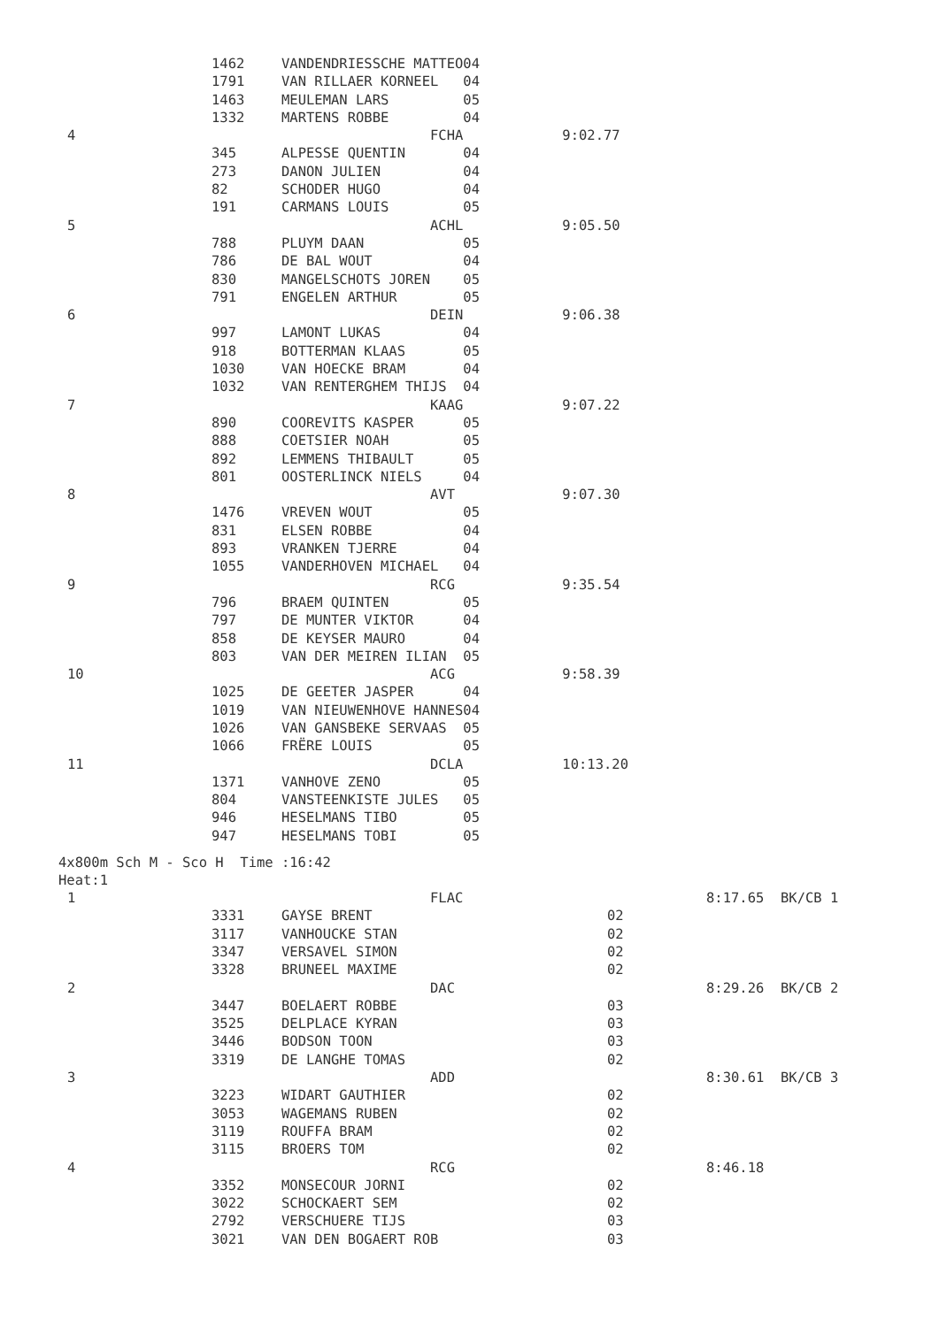| | 1462 | VANDENDRIESSCHE MATTEO | 04 | |
| | 1791 | VAN RILLAER KORNEEL | 04 | |
| | 1463 | MEULEMAN LARS | 05 | |
| | 1332 | MARTENS ROBBE | 04 | |
| 4 | | FCHA | | 9:02.77 |
| | 345 | ALPESSE QUENTIN | 04 | |
| | 273 | DANON JULIEN | 04 | |
| | 82 | SCHODER HUGO | 04 | |
| | 191 | CARMANS LOUIS | 05 | |
| 5 | | ACHL | | 9:05.50 |
| | 788 | PLUYM DAAN | 05 | |
| | 786 | DE BAL WOUT | 04 | |
| | 830 | MANGELSCHOTS JOREN | 05 | |
| | 791 | ENGELEN ARTHUR | 05 | |
| 6 | | DEIN | | 9:06.38 |
| | 997 | LAMONT LUKAS | 04 | |
| | 918 | BOTTERMAN KLAAS | 05 | |
| | 1030 | VAN HOECKE BRAM | 04 | |
| | 1032 | VAN RENTERGHEM THIJS | 04 | |
| 7 | | KAAG | | 9:07.22 |
| | 890 | COOREVITS KASPER | 05 | |
| | 888 | COETSIER NOAH | 05 | |
| | 892 | LEMMENS THIBAULT | 05 | |
| | 801 | OOSTERLINCK NIELS | 04 | |
| 8 | | AVT | | 9:07.30 |
| | 1476 | VREVEN WOUT | 05 | |
| | 831 | ELSEN ROBBE | 04 | |
| | 893 | VRANKEN TJERRE | 04 | |
| | 1055 | VANDERHOVEN MICHAEL | 04 | |
| 9 | | RCG | | 9:35.54 |
| | 796 | BRAEM QUINTEN | 05 | |
| | 797 | DE MUNTER VIKTOR | 04 | |
| | 858 | DE KEYSER MAURO | 04 | |
| | 803 | VAN DER MEIREN ILIAN | 05 | |
| 10 | | ACG | | 9:58.39 |
| | 1025 | DE GEETER JASPER | 04 | |
| | 1019 | VAN NIEUWENHOVE HANNES | 04 | |
| | 1026 | VAN GANSBEKE SERVAAS | 05 | |
| | 1066 | FRËRE LOUIS | 05 | |
| 11 | | DCLA | | 10:13.20 |
| | 1371 | VANHOVE ZENO | 05 | |
| | 804 | VANSTEENKISTE JULES | 05 | |
| | 946 | HESELMANS TIBO | 05 | |
| | 947 | HESELMANS TOBI | 05 | |
4x800m Sch M - Sco H Time :16:42
Heat:1
| 1 | | FLAC | | 8:17.65 BK/CB 1 |
| | 3331 | GAYSE BRENT | 02 | |
| | 3117 | VANHOUCKE STAN | 02 | |
| | 3347 | VERSAVEL SIMON | 02 | |
| | 3328 | BRUNEEL MAXIME | 02 | |
| 2 | | DAC | | 8:29.26 BK/CB 2 |
| | 3447 | BOELAERT ROBBE | 03 | |
| | 3525 | DELPLACE KYRAN | 03 | |
| | 3446 | BODSON TOON | 03 | |
| | 3319 | DE LANGHE TOMAS | 02 | |
| 3 | | ADD | | 8:30.61 BK/CB 3 |
| | 3223 | WIDART GAUTHIER | 02 | |
| | 3053 | WAGEMANS RUBEN | 02 | |
| | 3119 | ROUFFA BRAM | 02 | |
| | 3115 | BROERS TOM | 02 | |
| 4 | | RCG | | 8:46.18 |
| | 3352 | MONSECOUR JORNI | 02 | |
| | 3022 | SCHOCKAERT SEM | 02 | |
| | 2792 | VERSCHUERE TIJS | 03 | |
| | 3021 | VAN DEN BOGAERT ROB | 03 | |